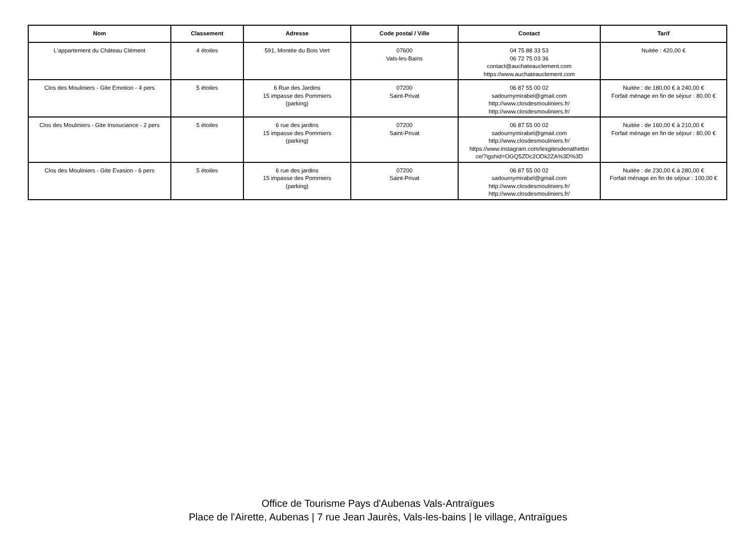| Nom | Classement | Adresse | Code postal / Ville | Contact | Tarif |
| --- | --- | --- | --- | --- | --- |
| L'appartement du Château Clément | 4 étoiles | 591, Montée du Bois Vert | 07600 Vals-les-Bains | 04 75 88 33 53 06 72 75 03 36 contact@auchateauclement.com https://www.auchateauclement.com | Nuitée : 420,00 € |
| Clos des Mouliniers - Gite Emotion - 4 pers | 5 étoiles | 6 Rue des Jardins 15 impasse des Pommiers (parking) | 07200 Saint-Privat | 06 87 55 00 02 sadournymirabel@gmail.com http://www.closdesmouliniers.fr/ http://www.closdesmouliniers.fr/ | Nuitée : de 180,00 € à 240,00 € Forfait ménage en fin de séjour : 80,00 € |
| Clos des Mouliniers - Gite Insouciance - 2 pers | 5 étoiles | 6 rue des jardins 15 impasse des Pommiers (parking) | 07200 Saint-Privat | 06 87 55 00 02 sadournymirabel@gmail.com http://www.closdesmouliniers.fr/ https://www.instagram.com/lesgitesdenathetbri ce/?igshid=OGQ5ZDc2ODk2ZA%3D%3D | Nuitée : de 160,00 € à 210,00 € Forfait ménage en fin de séjour : 80,00 € |
| Clos des Mouliniers - Gite Evasion - 6 pers | 5 étoiles | 6 rue des jardins 15 impasse des Pommiers (parking) | 07200 Saint-Privat | 06 87 55 00 02 sadournymirabel@gmail.com http://www.closdesmouliniers.fr/ http://www.closdesmouliniers.fr/ | Nuitée : de 230,00 € à 280,00 € Forfait ménage en fin de séjour : 100,00 € |
Office de Tourisme Pays d'Aubenas Vals-Antraïgues
Place de l'Airette, Aubenas | 7 rue Jean Jaurès, Vals-les-bains | le village, Antraïgues